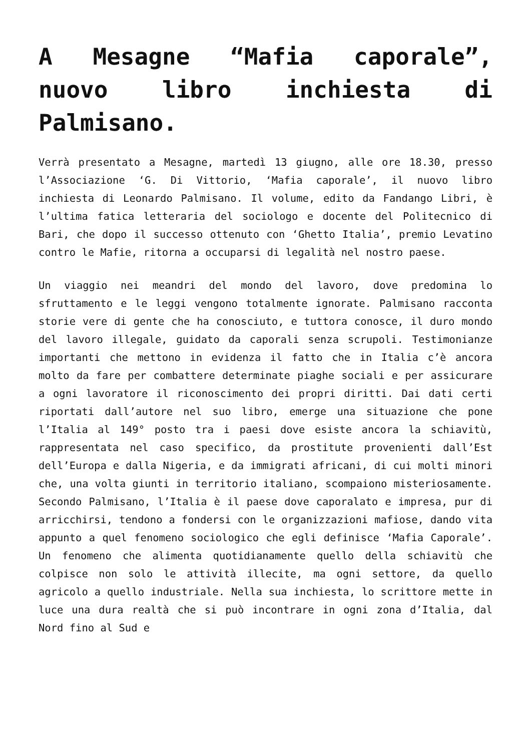A Mesagne “Mafia caporale”, nuovo libro inchiesta di Palmisano.
Verrà presentato a Mesagne, martedì 13 giugno, alle ore 18.30, presso l’Associazione ‘G. Di Vittorio, ‘Mafia caporale’, il nuovo libro inchiesta di Leonardo Palmisano. Il volume, edito da Fandango Libri, è l’ultima fatica letteraria del sociologo e docente del Politecnico di Bari, che dopo il successo ottenuto con ‘Ghetto Italia’, premio Levatino contro le Mafie, ritorna a occuparsi di legalità nel nostro paese.
Un viaggio nei meandri del mondo del lavoro, dove predomina lo sfruttamento e le leggi vengono totalmente ignorate. Palmisano racconta storie vere di gente che ha conosciuto, e tuttora conosce, il duro mondo del lavoro illegale, guidato da caporali senza scrupoli. Testimonianze importanti che mettono in evidenza il fatto che in Italia c’è ancora molto da fare per combattere determinate piaghe sociali e per assicurare a ogni lavoratore il riconoscimento dei propri diritti. Dai dati certi riportati dall’autore nel suo libro, emerge una situazione che pone l’Italia al 149° posto tra i paesi dove esiste ancora la schiavitù, rappresentata nel caso specifico, da prostitute provenienti dall’Est dell’Europa e dalla Nigeria, e da immigrati africani, di cui molti minori che, una volta giunti in territorio italiano, scompaiono misteriosamente. Secondo Palmisano, l’Italia è il paese dove caporalato e impresa, pur di arricchirsi, tendono a fondersi con le organizzazioni mafiose, dando vita appunto a quel fenomeno sociologico che egli definisce ‘Mafia Caporale’. Un fenomeno che alimenta quotidianamente quello della schiavitù che colpisce non solo le attività illecite, ma ogni settore, da quello agricolo a quello industriale. Nella sua inchiesta, lo scrittore mette in luce una dura realtà che si può incontrare in ogni zona d’Italia, dal Nord fino al Sud e